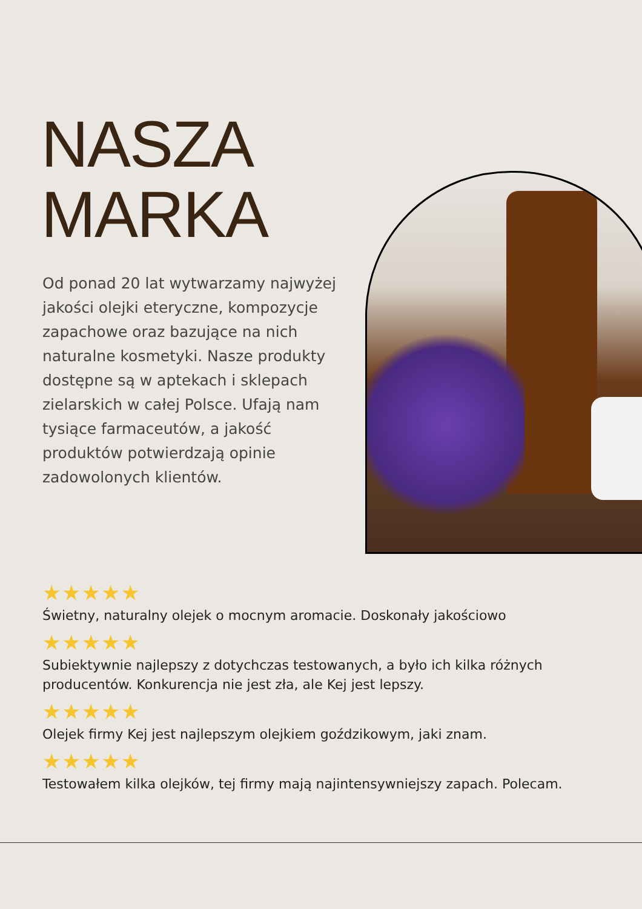NASZA
MARKA
Od ponad 20 lat wytwarzamy najwyżej jakości olejki eteryczne, kompozycje zapachowe oraz bazujące na nich naturalne kosmetyki. Nasze produkty dostępne są w aptekach i sklepach zielarskich w całej Polsce. Ufają nam tysiące farmaceutów, a jakość produktów potwierdzają opinie zadowolonych klientów.
★★★★★
Świetny, naturalny olejek o mocnym aromacie. Doskonały jakościowo
★★★★★
Subiektywnie najlepszy z dotychczas testowanych, a było ich kilka różnych producentów. Konkurencja nie jest zła, ale Kej jest lepszy.
★★★★★
Olejek firmy Kej jest najlepszym olejkiem goździkowym, jaki znam.
★★★★★
Testowałem kilka olejków, tej firmy mają najintensywniejszy zapach. Polecam.